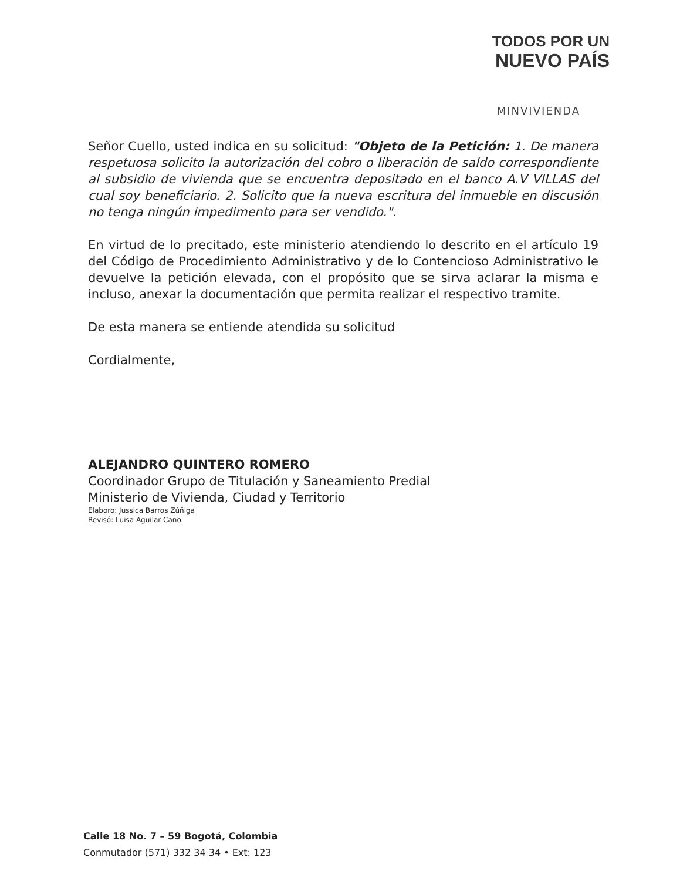TODOS POR UN
NUEVO PAÍS
MINVIVIENDA
Señor Cuello, usted indica en su solicitud: "Objeto de la Petición: 1. De manera respetuosa solicito la autorización del cobro o liberación de saldo correspondiente al subsidio de vivienda que se encuentra depositado en el banco A.V VILLAS del cual soy beneficiario. 2. Solicito que la nueva escritura del inmueble en discusión no tenga ningún impedimento para ser vendido.".
En virtud de lo precitado, este ministerio atendiendo lo descrito en el artículo 19 del Código de Procedimiento Administrativo y de lo Contencioso Administrativo le devuelve la petición elevada, con el propósito que se sirva aclarar la misma e incluso, anexar la documentación que permita realizar el respectivo tramite.
De esta manera se entiende atendida su solicitud
Cordialmente,
ALEJANDRO QUINTERO ROMERO
Coordinador Grupo de Titulación y Saneamiento Predial
Ministerio de Vivienda, Ciudad y Territorio
Elaboro: Jussica Barros Zúñiga
Revisó: Luisa Aguilar Cano
Calle 18 No. 7 – 59 Bogotá, Colombia
Conmutador (571) 332 34 34 • Ext: 123